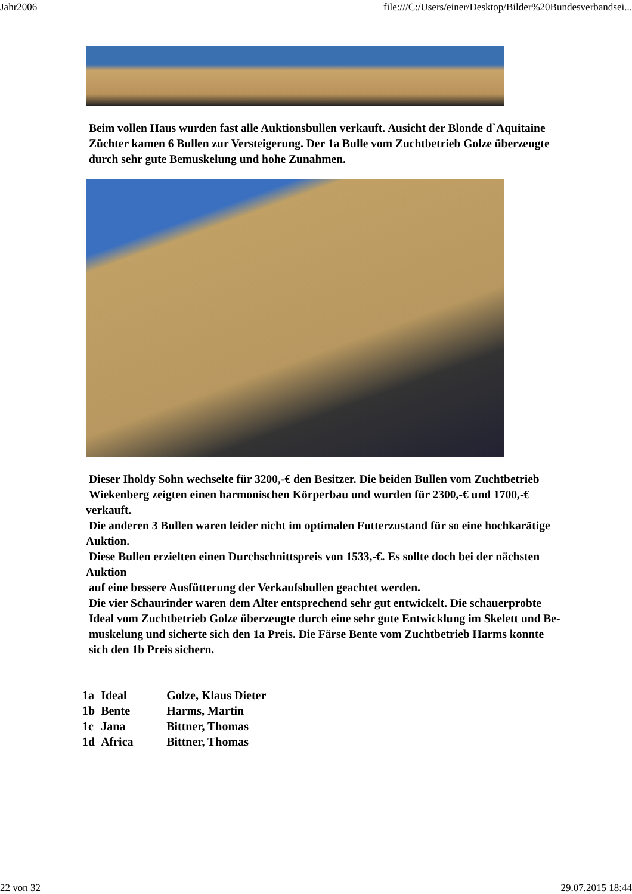Jahr2006 file:///C:/Users/einer/Desktop/Bilder%20Bundesverbandsei...
Beim vollen Haus wurden fast alle Auktionsbullen verkauft. Ausicht der Blonde d`Aquitaine
Züchter kamen 6 Bullen zur Versteigerung. Der 1a Bulle vom Zuchtbetrieb Golze überzeugte
durch sehr gute Bemuskelung und hohe Zunahmen.
Dieser Iholdy Sohn wechselte für 3200,-€ den Besitzer. Die beiden Bullen vom Zuchtbetrieb
Wiekenberg zeigten einen harmonischen Körperbau und wurden für 2300,-€ und 1700,-€ verkauft.
Die anderen 3 Bullen waren leider nicht im optimalen Futterzustand für so eine hochkarätige Auktion.
Diese Bullen erzielten einen Durchschnittspreis von 1533,-€. Es sollte doch bei der nächsten Auktion
auf eine bessere Ausfütterung der Verkaufsbullen geachtet werden.
Die vier Schaurinder waren dem Alter entsprechend sehr gut entwickelt. Die schauerprobte
Ideal vom Zuchtbetrieb Golze überzeugte durch eine sehr gute Entwicklung im Skelett und Be-
muskelung und sicherte sich den 1a Preis. Die Färse Bente vom Zuchtbetrieb Harms konnte
sich den 1b Preis sichern.
| 1a | Ideal | Golze, Klaus Dieter |
| 1b | Bente | Harms, Martin |
| 1c | Jana | Bittner, Thomas |
| 1d | Africa | Bittner, Thomas |
22 von 32 29.07.2015 18:44